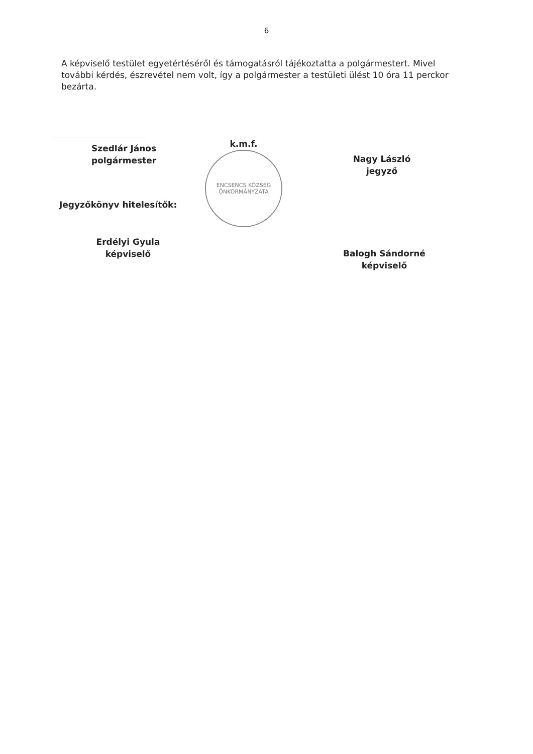6
A képviselő testület egyetértéséről és támogatásról tájékoztatta a polgármestert. Mivel további kérdés, észrevétel nem volt, így a polgármester a testületi ülést 10 óra 11 perckor bezárta.
Szedlár János
polgármester
Jegyzőkönyv hitelesítők:
Erdélyi Gyula
képviselő
k.m.f.
ENCSENCS KÖZSÉG ÖNKORMÁNYZATA
Nagy László
jegyző
Balogh Sándorné
képviselő